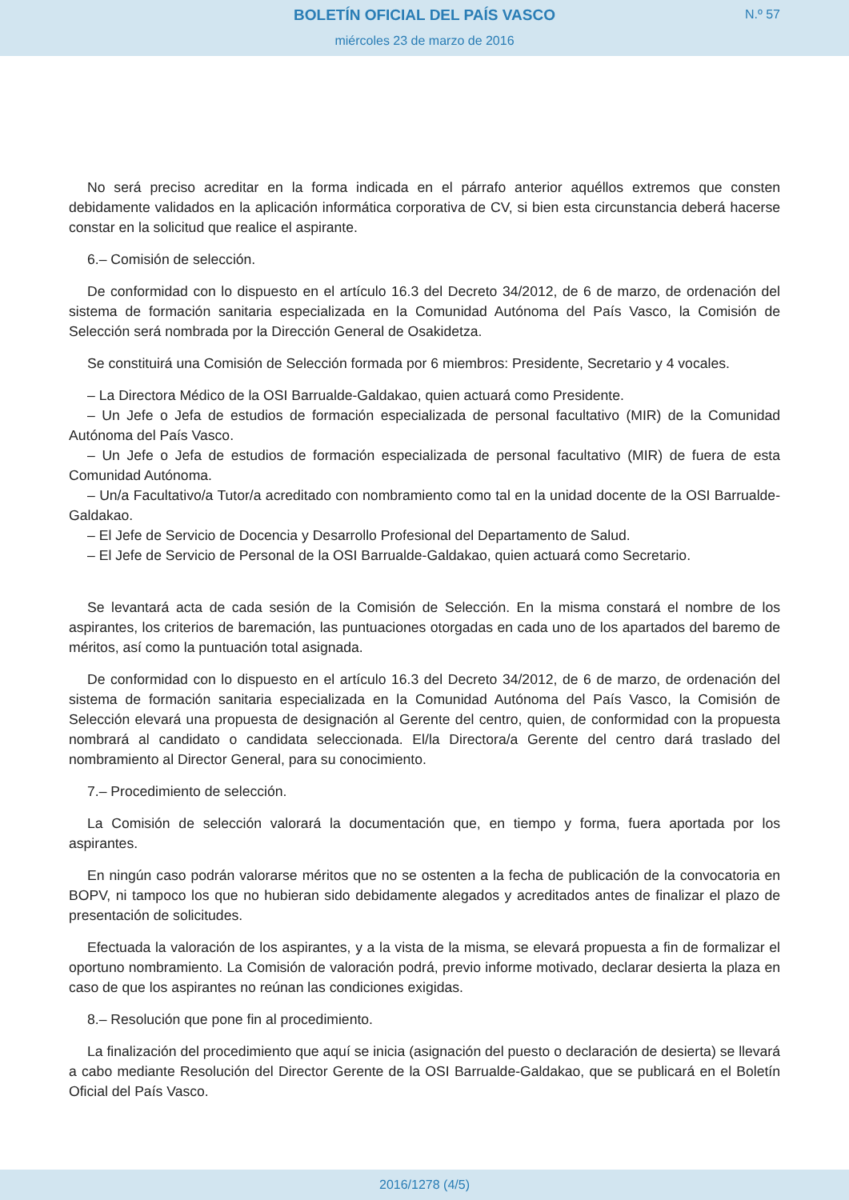BOLETÍN OFICIAL DEL PAÍS VASCO
N.º 57
miércoles 23 de marzo de 2016
No será preciso acreditar en la forma indicada en el párrafo anterior aquéllos extremos que consten debidamente validados en la aplicación informática corporativa de CV, si bien esta circunstancia deberá hacerse constar en la solicitud que realice el aspirante.
6.– Comisión de selección.
De conformidad con lo dispuesto en el artículo 16.3 del Decreto 34/2012, de 6 de marzo, de ordenación del sistema de formación sanitaria especializada en la Comunidad Autónoma del País Vasco, la Comisión de Selección será nombrada por la Dirección General de Osakidetza.
Se constituirá una Comisión de Selección formada por 6 miembros: Presidente, Secretario y 4 vocales.
– La Directora Médico de la OSI Barrualde-Galdakao, quien actuará como Presidente.
– Un Jefe o Jefa de estudios de formación especializada de personal facultativo (MIR) de la Comunidad Autónoma del País Vasco.
– Un Jefe o Jefa de estudios de formación especializada de personal facultativo (MIR) de fuera de esta Comunidad Autónoma.
– Un/a Facultativo/a Tutor/a acreditado con nombramiento como tal en la unidad docente de la OSI Barrualde-Galdakao.
– El Jefe de Servicio de Docencia y Desarrollo Profesional del Departamento de Salud.
– El Jefe de Servicio de Personal de la OSI Barrualde-Galdakao, quien actuará como Secretario.
Se levantará acta de cada sesión de la Comisión de Selección. En la misma constará el nombre de los aspirantes, los criterios de baremación, las puntuaciones otorgadas en cada uno de los apartados del baremo de méritos, así como la puntuación total asignada.
De conformidad con lo dispuesto en el artículo 16.3 del Decreto 34/2012, de 6 de marzo, de ordenación del sistema de formación sanitaria especializada en la Comunidad Autónoma del País Vasco, la Comisión de Selección elevará una propuesta de designación al Gerente del centro, quien, de conformidad con la propuesta nombrará al candidato o candidata seleccionada. El/la Directora/a Gerente del centro dará traslado del nombramiento al Director General, para su conocimiento.
7.– Procedimiento de selección.
La Comisión de selección valorará la documentación que, en tiempo y forma, fuera aportada por los aspirantes.
En ningún caso podrán valorarse méritos que no se ostenten a la fecha de publicación de la convocatoria en BOPV, ni tampoco los que no hubieran sido debidamente alegados y acreditados antes de finalizar el plazo de presentación de solicitudes.
Efectuada la valoración de los aspirantes, y a la vista de la misma, se elevará propuesta a fin de formalizar el oportuno nombramiento. La Comisión de valoración podrá, previo informe motivado, declarar desierta la plaza en caso de que los aspirantes no reúnan las condiciones exigidas.
8.– Resolución que pone fin al procedimiento.
La finalización del procedimiento que aquí se inicia (asignación del puesto o declaración de desierta) se llevará a cabo mediante Resolución del Director Gerente de la OSI Barrualde-Galdakao, que se publicará en el Boletín Oficial del País Vasco.
2016/1278 (4/5)